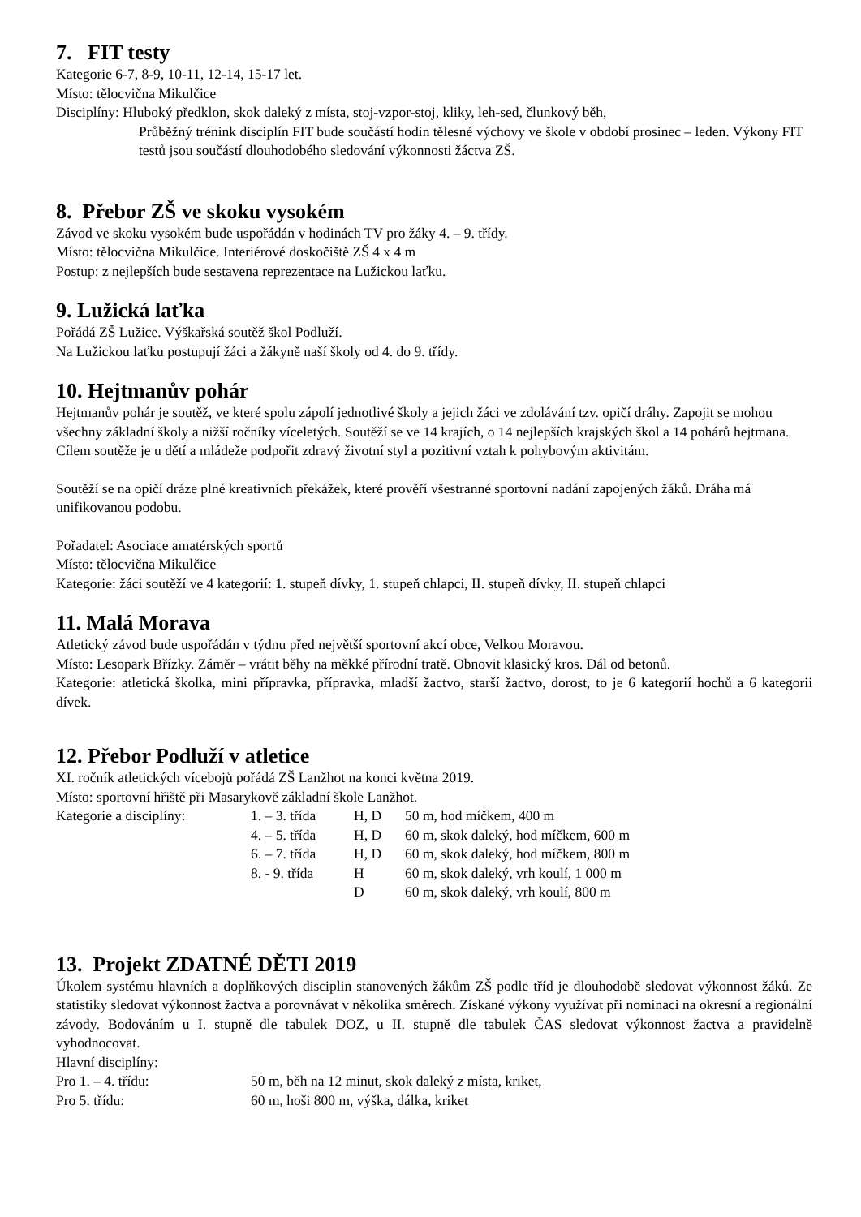7. FIT testy
Kategorie 6-7, 8-9, 10-11, 12-14, 15-17 let.
Místo: tělocvična Mikulčice
Disciplíny: Hluboký předklon, skok daleký z místa, stoj-vzpor-stoj, kliky, leh-sed, člunkový běh,
Průběžný trénink disciplín FIT bude součástí hodin tělesné výchovy ve škole v období prosinec – leden. Výkony FIT testů jsou součástí dlouhodobého sledování výkonnosti žáctva ZŠ.
8. Přebor ZŠ ve skoku vysokém
Závod ve skoku vysokém bude uspořádán v hodinách TV pro žáky 4. – 9. třídy.
Místo: tělocvična Mikulčice. Interiérové doskočiště ZŠ 4 x 4 m
Postup: z nejlepších bude sestavena reprezentace na Lužickou laťku.
9. Lužická laťka
Pořádá ZŠ Lužice. Výškařská soutěž škol Podluží.
Na Lužickou laťku postupují žáci a žákyně naší školy od 4. do 9. třídy.
10. Hejtmanův pohár
Hejtmanův pohár je soutěž, ve které spolu zápolí jednotlivé školy a jejich žáci ve zdolávání tzv. opičí dráhy. Zapojit se mohou všechny základní školy a nižší ročníky víceletých. Soutěží se ve 14 krajích, o 14 nejlepších krajských škol a 14 pohárů hejtmana. Cílem soutěže je u dětí a mládeže podpořit zdravý životní styl a pozitivní vztah k pohybovým aktivitám.
Soutěží se na opičí dráze plné kreativních překážek, které prověří všestranné sportovní nadání zapojených žáků. Dráha má unifikovanou podobu.
Pořadatel: Asociace amatérských sportů
Místo: tělocvična Mikulčice
Kategorie: žáci soutěží ve 4 kategorií: 1. stupeň dívky, 1. stupeň chlapci, II. stupeň dívky, II. stupeň chlapci
11. Malá Morava
Atletický závod bude uspořádán v týdnu před největší sportovní akcí obce, Velkou Moravou.
Místo: Lesopark Břízky. Záměr – vrátit běhy na měkké přírodní tratě. Obnovit klasický kros. Dál od betonů.
Kategorie: atletická školka, mini přípravka, přípravka, mladší žactvo, starší žactvo, dorost, to je 6 kategorií hochů a 6 kategorii dívek.
12. Přebor Podluží v atletice
XI. ročník atletických vícebojů pořádá ZŠ Lanžhot na konci května 2019.
Místo: sportovní hřiště při Masarykově základní škole Lanžhot.
| Kategorie a disciplíny: | 1. – 3. třída | H, D | 50 m, hod míčkem, 400 m |
| | 4. – 5. třída | H, D | 60 m, skok daleký, hod míčkem, 600 m |
| | 6. – 7. třída | H, D | 60 m, skok daleký, hod míčkem, 800 m |
| | 8. - 9. třída | H | 60 m, skok daleký, vrh koulí, 1 000 m |
| | | D | 60 m, skok daleký, vrh koulí, 800 m |
13. Projekt ZDATNÉ DĚTI 2019
Úkolem systému hlavních a doplňkových disciplin stanovených žákům ZŠ podle tříd je dlouhodobě sledovat výkonnost žáků. Ze statistiky sledovat výkonnost žactva a porovnávat v několika směrech. Získané výkony využívat při nominaci na okresní a regionální závody. Bodováním u I. stupně dle tabulek DOZ, u II. stupně dle tabulek ČAS sledovat výkonnost žactva a pravidelně vyhodnocovat.
Hlavní disciplíny:
| Pro 1. – 4. třídu: | 50 m, běh na 12 minut, skok daleký z místa, kriket, |
| Pro 5. třídu: | 60 m, hoši 800 m, výška, dálka, kriket |